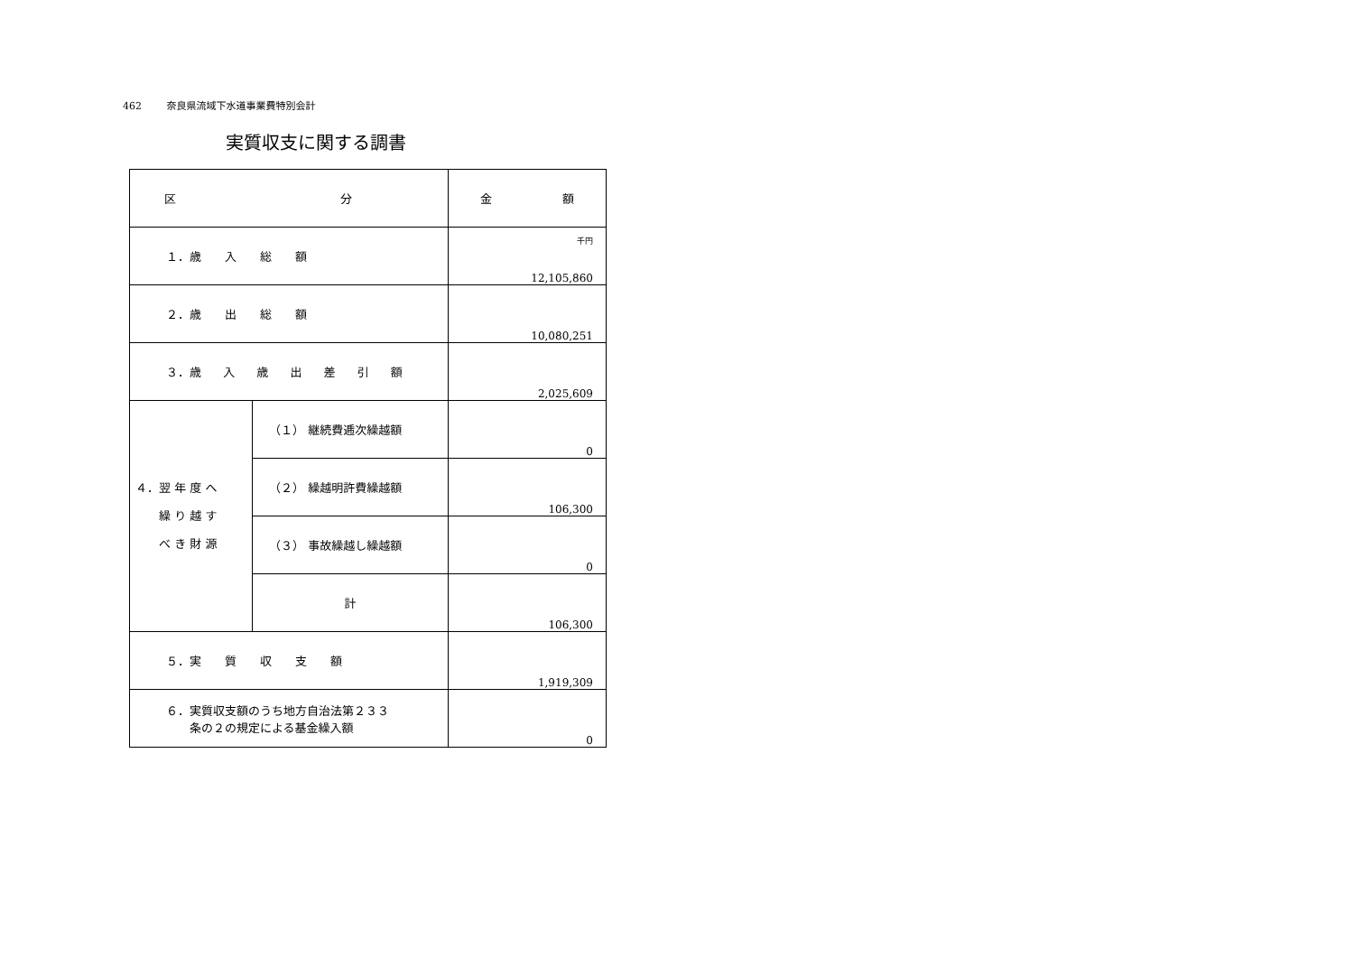462 奈良県流域下水道事業費特別会計
実質収支に関する調書
| 区 分 | | 金 額 |
| --- | --- | --- |
| １．歳 入 総 額 | | 千円 12,105,860 |
| ２．歳 出 総 額 | | 10,080,251 |
| ３．歳 入 歳 出 差 引 額 | | 2,025,609 |
| ４．翌 年 度 へ 繰 り 越 す べ き 財 源 | （１） 継続費逓次繰越額 | 0 |
| | （２） 繰越明許費繰越額 | 106,300 |
| | （３） 事故繰越し繰越額 | 0 |
| | 計 | 106,300 |
| ５．実 質 収 支 額 | | 1,919,309 |
| ６．実質収支額のうち地方自治法第２３３ 条の２の規定による基金繰入額 | | 0 |